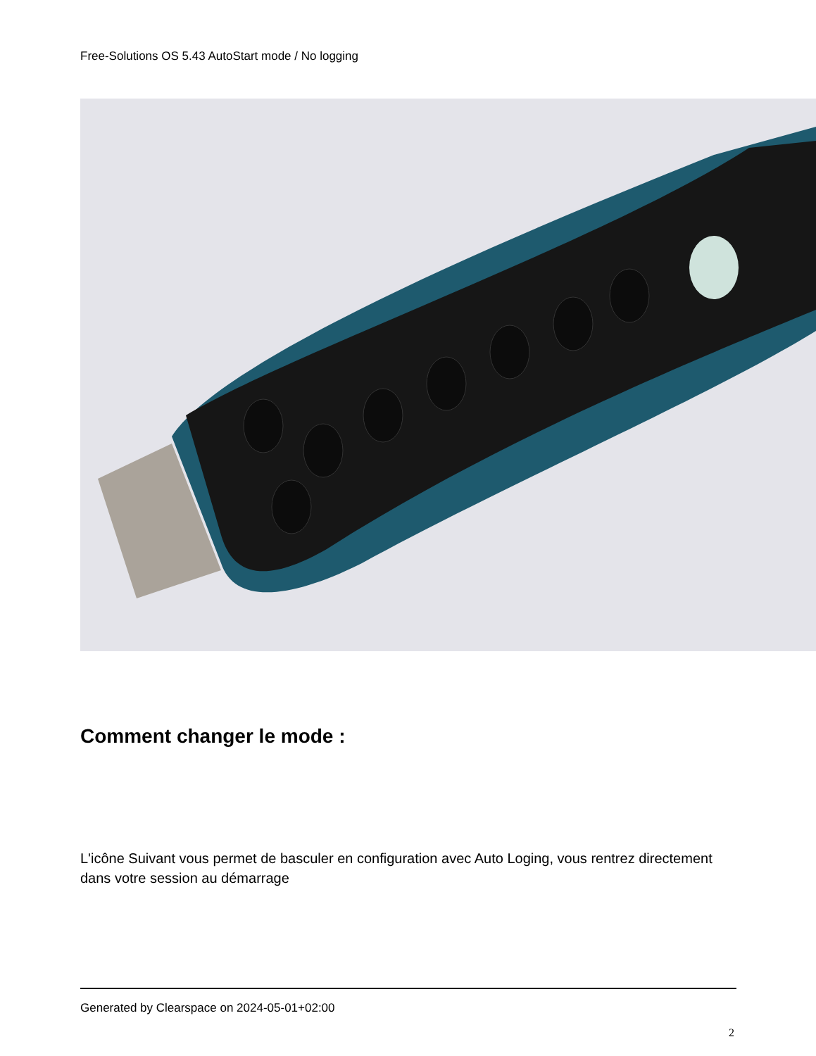Free-Solutions OS 5.43 AutoStart mode / No logging
Comment changer le mode :
L'icône Suivant vous permet de basculer en configuration avec Auto Loging, vous rentrez directement dans votre session au démarrage
Generated by Clearspace on 2024-05-01+02:00
2